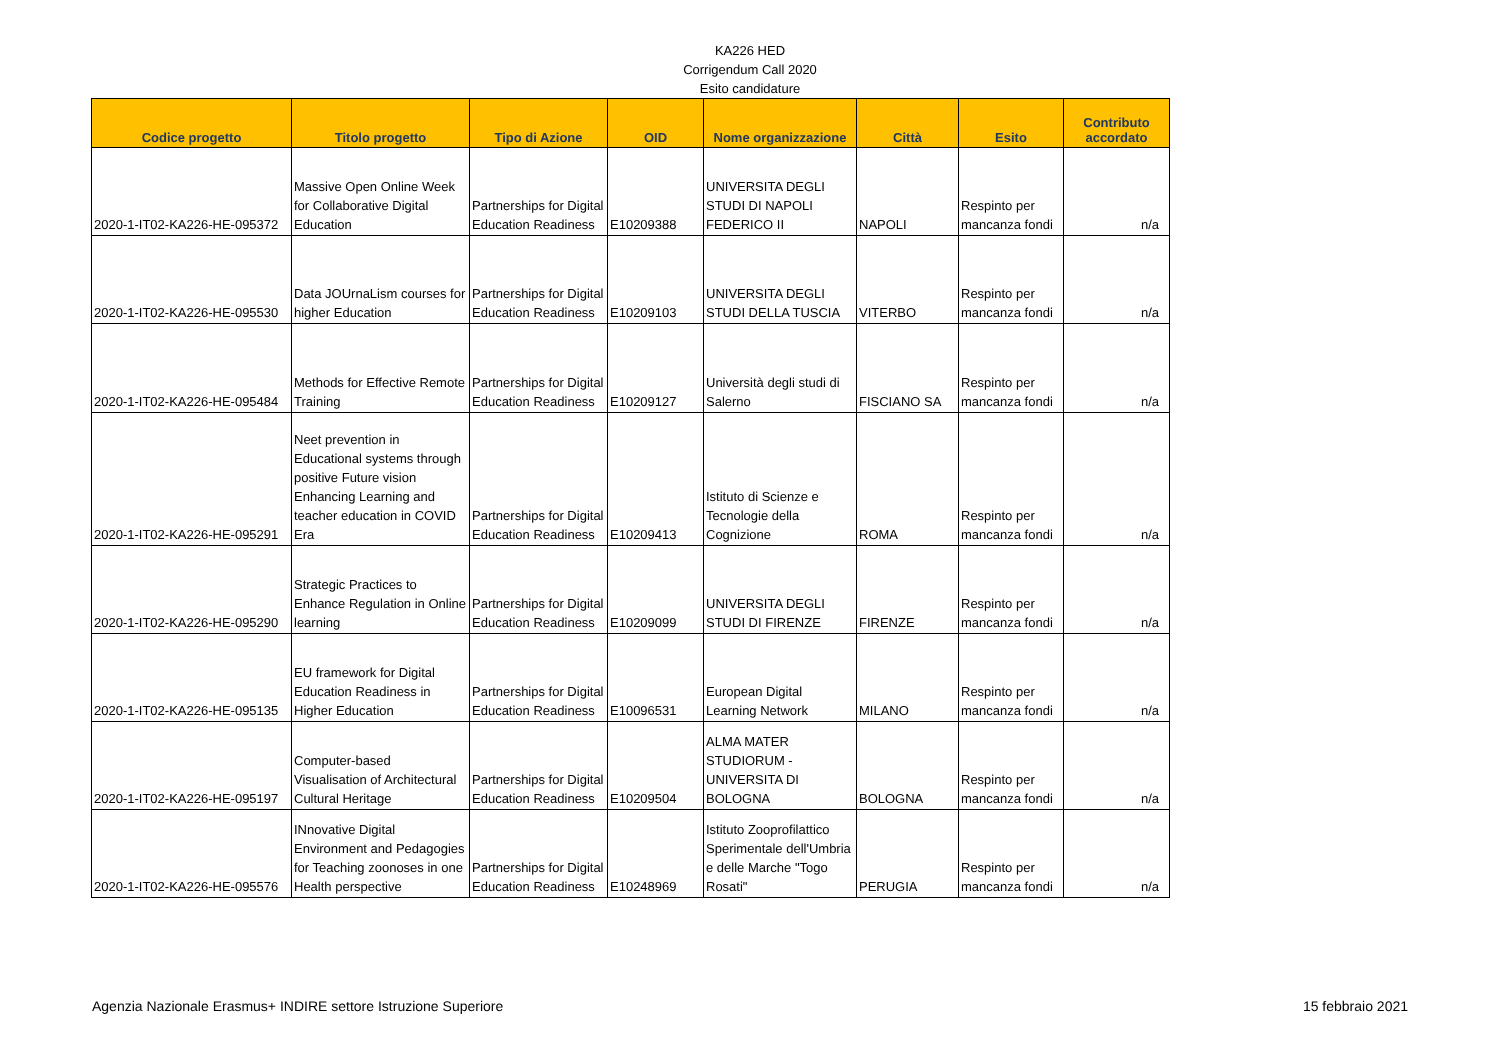KA226 HED
Corrigendum Call 2020
Esito candidature
| Codice progetto | Titolo progetto | Tipo di Azione | OID | Nome organizzazione | Città | Esito | Contributo accordato |
| --- | --- | --- | --- | --- | --- | --- | --- |
| 2020-1-IT02-KA226-HE-095372 | Massive Open Online Week for Collaborative Digital Education | Partnerships for Digital Education Readiness | E10209388 | UNIVERSITA DEGLI STUDI DI NAPOLI FEDERICO II | NAPOLI | Respinto per mancanza fondi | n/a |
| 2020-1-IT02-KA226-HE-095530 | Data JOUrnaLism courses for higher Education | Partnerships for Digital Education Readiness | E10209103 | UNIVERSITA DEGLI STUDI DELLA TUSCIA | VITERBO | Respinto per mancanza fondi | n/a |
| 2020-1-IT02-KA226-HE-095484 | Methods for Effective Remote Training | Partnerships for Digital Education Readiness | E10209127 | Università degli studi di Salerno | FISCIANO SA | Respinto per mancanza fondi | n/a |
| 2020-1-IT02-KA226-HE-095291 | Neet prevention in Educational systems through positive Future vision Enhancing Learning and teacher education in COVID Era | Partnerships for Digital Education Readiness | E10209413 | Istituto di Scienze e Tecnologie della Cognizione | ROMA | Respinto per mancanza fondi | n/a |
| 2020-1-IT02-KA226-HE-095290 | Strategic Practices to Enhance Regulation in Online learning | Partnerships for Digital Education Readiness | E10209099 | UNIVERSITA DEGLI STUDI DI FIRENZE | FIRENZE | Respinto per mancanza fondi | n/a |
| 2020-1-IT02-KA226-HE-095135 | EU framework for Digital Education Readiness in Higher Education | Partnerships for Digital Education Readiness | E10096531 | European Digital Learning Network | MILANO | Respinto per mancanza fondi | n/a |
| 2020-1-IT02-KA226-HE-095197 | Computer-based Visualisation of Architectural Cultural Heritage | Partnerships for Digital Education Readiness | E10209504 | ALMA MATER STUDIORUM - UNIVERSITA DI BOLOGNA | BOLOGNA | Respinto per mancanza fondi | n/a |
| 2020-1-IT02-KA226-HE-095576 | INnovative Digital Environment and Pedagogies for Teaching zoonoses in one Health perspective | Partnerships for Digital Education Readiness | E10248969 | Istituto Zooprofilattico Sperimentale dell'Umbria e delle Marche "Togo Rosati" | PERUGIA | Respinto per mancanza fondi | n/a |
Agenzia Nazionale Erasmus+ INDIRE settore Istruzione Superiore 15 febbraio 2021